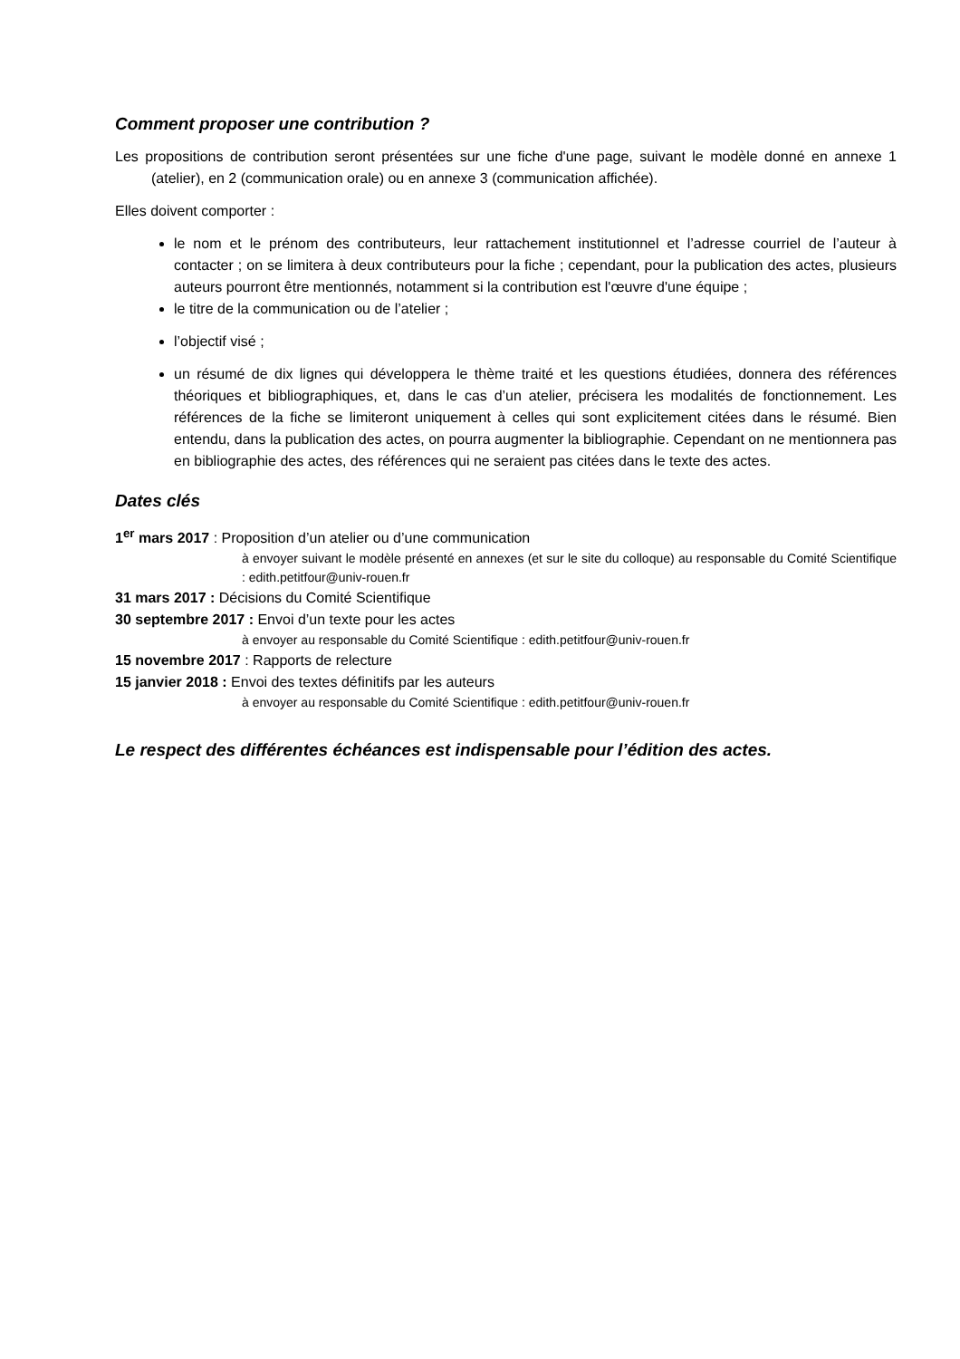Comment proposer une contribution ?
Les propositions de contribution seront présentées sur une fiche d'une page, suivant le modèle donné en annexe 1 (atelier), en 2 (communication orale) ou en annexe 3 (communication affichée).
Elles doivent comporter :
le nom et le prénom des contributeurs, leur rattachement institutionnel et l’adresse courriel de l’auteur à contacter ; on se limitera à deux contributeurs pour la fiche ; cependant, pour la publication des actes, plusieurs auteurs pourront être mentionnés, notamment si la contribution est l'œuvre d'une équipe ;
le titre de la communication ou de l’atelier ;
l’objectif visé ;
un résumé de dix lignes qui développera le thème traité et les questions étudiées, donnera des références théoriques et bibliographiques, et, dans le cas d’un atelier, précisera les modalités de fonctionnement. Les références de la fiche se limiteront uniquement à celles qui sont explicitement citées dans le résumé. Bien entendu, dans la publication des actes, on pourra augmenter la bibliographie. Cependant on ne mentionnera pas en bibliographie des actes, des références qui ne seraient pas citées dans le texte des actes.
Dates clés
1<sup>er</sup> mars 2017 : Proposition d’un atelier ou d’une communication
à envoyer suivant le modèle présenté en annexes (et sur le site du colloque) au responsable du Comité Scientifique : edith.petitfour@univ-rouen.fr
31 mars 2017 : Décisions du Comité Scientifique
30 septembre 2017 : Envoi d’un texte pour les actes
à envoyer au responsable du Comité Scientifique : edith.petitfour@univ-rouen.fr
15 novembre 2017 : Rapports de relecture
15 janvier 2018 : Envoi des textes définitifs par les auteurs
à envoyer au responsable du Comité Scientifique : edith.petitfour@univ-rouen.fr
Le respect des différentes échéances est indispensable pour l’édition des actes.